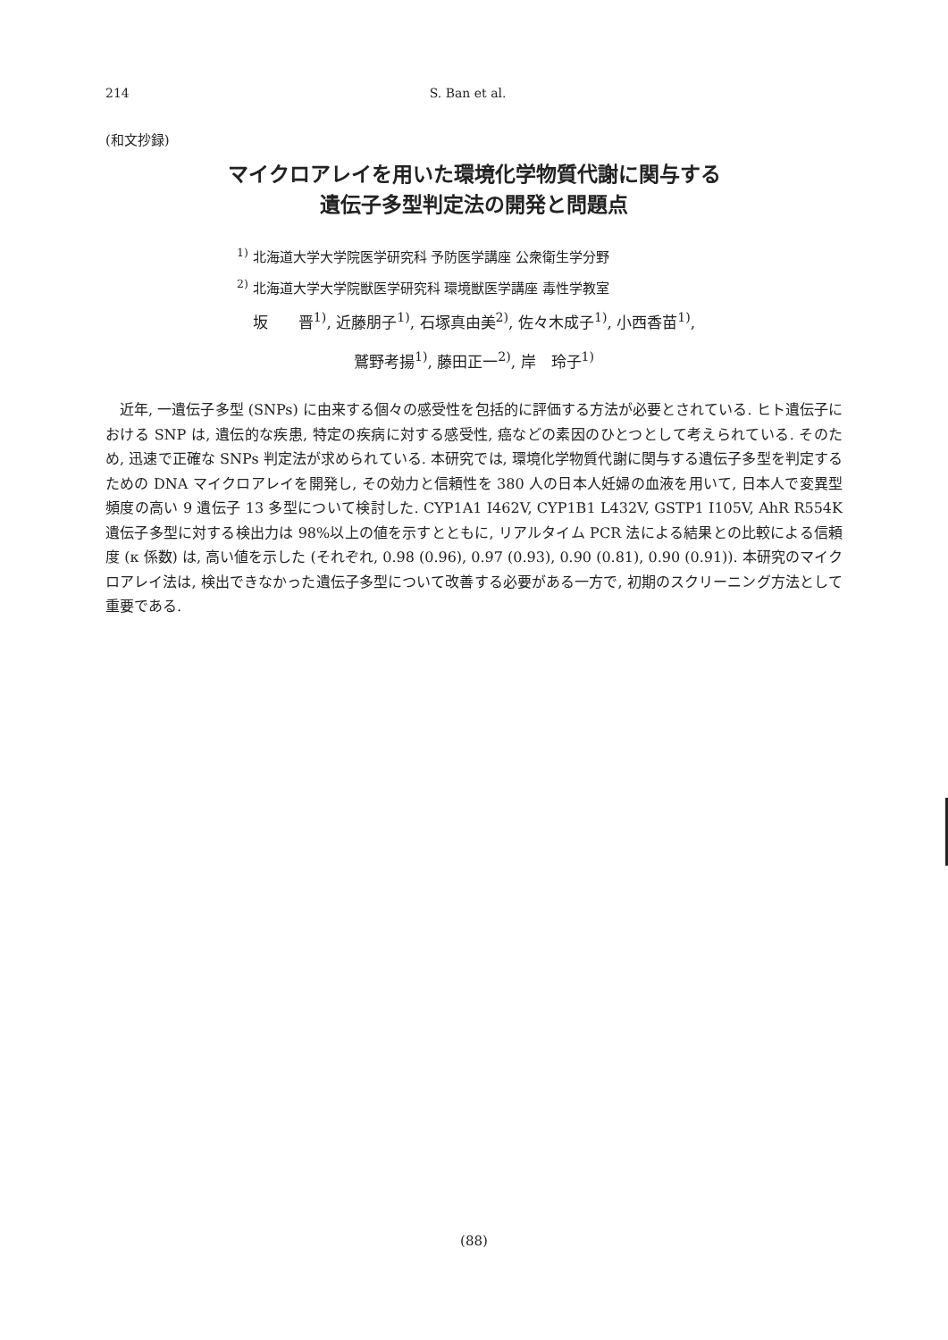214 S. Ban et al.
(和文抄録)
マイクロアレイを用いた環境化学物質代謝に関与する
遺伝子多型判定法の開発と問題点
<sup>1)</sup> 北海道大学大学院医学研究科 予防医学講座 公衆衛生学分野
<sup>2)</sup> 北海道大学大学院獣医学研究科 環境獣医学講座 毒性学教室
坂　　晋<sup>1)</sup>, 近藤朋子<sup>1)</sup>, 石塚真由美<sup>2)</sup>, 佐々木成子<sup>1)</sup>, 小西香苗<sup>1)</sup>,
鷲野考揚<sup>1)</sup>, 藤田正一<sup>2)</sup>, 岸　玲子<sup>1)</sup>
近年, 一遺伝子多型 (SNPs) に由来する個々の感受性を包括的に評価する方法が必要とされている. ヒト遺伝子における SNP は, 遺伝的な疾患, 特定の疾病に対する感受性, 癌などの素因のひとつとして考えられている. そのため, 迅速で正確な SNPs 判定法が求められている. 本研究では, 環境化学物質代謝に関与する遺伝子多型を判定するための DNA マイクロアレイを開発し, その効力と信頼性を 380 人の日本人妊婦の血液を用いて, 日本人で変異型頻度の高い 9 遺伝子 13 多型について検討した. CYP1A1 I462V, CYP1B1 L432V, GSTP1 I105V, AhR R554K 遺伝子多型に対する検出力は 98%以上の値を示すとともに, リアルタイム PCR 法による結果との比較による信頼度 (κ 係数) は, 高い値を示した (それぞれ, 0.98 (0.96), 0.97 (0.93), 0.90 (0.81), 0.90 (0.91)). 本研究のマイクロアレイ法は, 検出できなかった遺伝子多型について改善する必要がある一方で, 初期のスクリーニング方法として重要である.
(88)